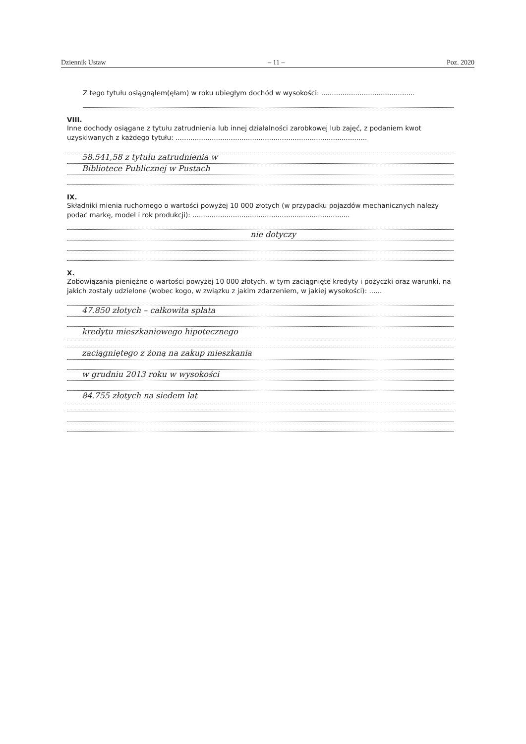Dziennik Ustaw – 11 – Poz. 2020
Z tego tytułu osiągnąłem(ęłam) w roku ubiegłym dochód w wysokości: ............................................
VIII.
Inne dochody osiągane z tytułu zatrudnienia lub innej działalności zarobkowej lub zajęć, z podaniem kwot uzyskiwanych z każdego tytułu: ..........................................................................................
58.541,58 z tytułu zatrudnienia w
Bibliotece Publicznej w Pustach
IX.
Składniki mienia ruchomego o wartości powyżej 10 000 złotych (w przypadku pojazdów mechanicznych należy podać markę, model i rok produkcji): ..........................................................................
nie dotyczy
X.
Zobowiązania pieniężne o wartości powyżej 10 000 złotych, w tym zaciągnięte kredyty i pożyczki oraz warunki, na jakich zostały udzielone (wobec kogo, w związku z jakim zdarzeniem, w jakiej wysokości): ......
47.850 złotych – całkowita spłata
kredytu mieszkaniowego hipotecznego
zaciągniętego z żoną na zakup mieszkania
w grudniu 2013 roku w wysokości
84.755 złotych na siedem lat